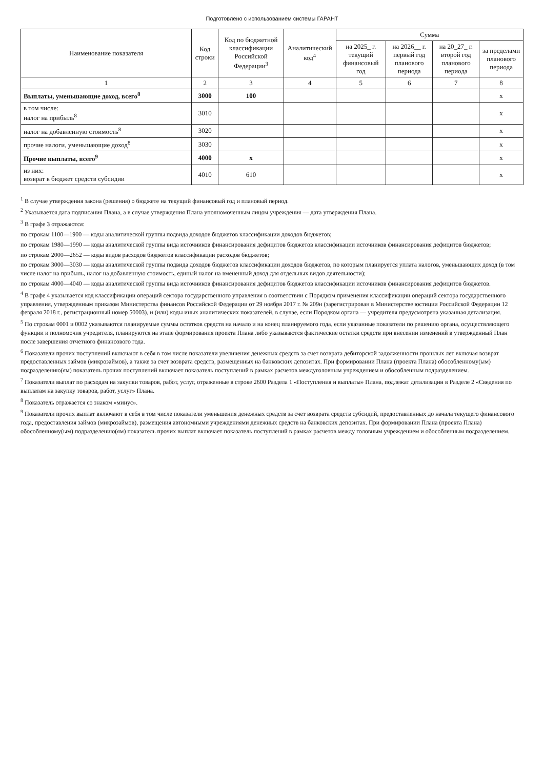Подготовлено с использованием системы ГАРАНТ
| Наименование показателя | Код строки | Код по бюджетной классификации Российской Федерации<sup>3</sup> | Аналитический код<sup>4</sup> | Сумма | | | |
| --- | --- | --- | --- | --- | --- | --- | --- |
| | | | | на 2025_ г. текущий финансовый год | на 2026__ г. первый год планового периода | на 20_27_ г. второй год планового периода | за пределами планового периода |
| 1 | 2 | 3 | 4 | 5 | 6 | 7 | 8 |
| Выплаты, уменьшающие доход, всего<sup>8</sup> | 3000 | 100 | | | | | x |
| в том числе: налог на прибыль<sup>8</sup> | 3010 | | | | | | x |
| налог на добавленную стоимость<sup>8</sup> | 3020 | | | | | | x |
| прочие налоги, уменьшающие доход<sup>8</sup> | 3030 | | | | | | x |
| Прочие выплаты, всего<sup>9</sup> | 4000 | x | | | | | x |
| из них: возврат в бюджет средств субсидии | 4010 | 610 | | | | | x |
<sup>1</sup> В случае утверждения закона (решения) о бюджете на текущий финансовый год и плановый период.
<sup>2</sup> Указывается дата подписания Плана, а в случае утверждения Плана уполномоченным лицом учреждения — дата утверждения Плана.
<sup>3</sup> В графе 3 отражаются:
по строкам 1100—1900 — коды аналитической группы подвида доходов бюджетов классификации доходов бюджетов;
по строкам 1980—1990 — коды аналитической группы вида источников финансирования дефицитов бюджетов классификации источников финансирования дефицитов бюджетов;
по строкам 2000—2652 — коды видов расходов бюджетов классификации расходов бюджетов;
по строкам 3000—3030 — коды аналитической группы подвида доходов бюджетов классификации доходов бюджетов, по которым планируется уплата налогов, уменьшающих доход (в том числе налог на прибыль, налог на добавленную стоимость, единый налог на вмененный доход для отдельных видов деятельности);
по строкам 4000—4040 — коды аналитической группы вида источников финансирования дефицитов бюджетов классификации источников финансирования дефицитов бюджетов.
<sup>4</sup> В графе 4 указывается код классификации операций сектора государственного управления в соответствии с Порядком применения классификации операций сектора государственного управления, утвержденным приказом Министерства финансов Российской Федерации от 29 ноября 2017 г. № 209н (зарегистрирован в Министерстве юстиции Российской Федерации 12 февраля 2018 г., регистрационный номер 50003), и (или) коды иных аналитических показателей, в случае, если Порядком органа — учредителя предусмотрена указанная детализация.
<sup>5</sup> По строкам 0001 и 0002 указываются планируемые суммы остатков средств на начало и на конец планируемого года, если указанные показатели по решению органа, осуществляющего функции и полномочия учредителя, планируются на этапе формирования проекта Плана либо указываются фактические остатки средств при внесении изменений в утвержденный План после завершения отчетного финансового года.
<sup>6</sup> Показатели прочих поступлений включают в себя в том числе показатели увеличения денежных средств за счет возврата дебиторской задолженности прошлых лет включая возврат предоставленных займов (микрозаймов), а также за счет возврата средств, размещенных на банковских депозитах. При формировании Плана (проекта Плана) обособленному(ым) подразделению(ям) показатель прочих поступлений включает показатель поступлений в рамках расчетов междуголовным учреждением и обособленным подразделением.
<sup>7</sup> Показатели выплат по расходам на закупки товаров, работ, услуг, отраженные в строке 2600 Раздела 1 «Поступления и выплаты» Плана, подлежат детализации в Разделе 2 «Сведения по выплатам на закупку товаров, работ, услуг» Плана.
<sup>8</sup> Показатель отражается со знаком «минус».
<sup>9</sup> Показатели прочих выплат включают в себя в том числе показатели уменьшения денежных средств за счет возврата средств субсидий, предоставленных до начала текущего финансового года, предоставления займов (микрозаймов), размещения автономными учреждениями денежных средств на банковских депозитах. При формировании Плана (проекта Плана) обособленному(ым) подразделению(ям) показатель прочих выплат включает показатель поступлений в рамках расчетов между головным учреждением и обособленным подразделением.